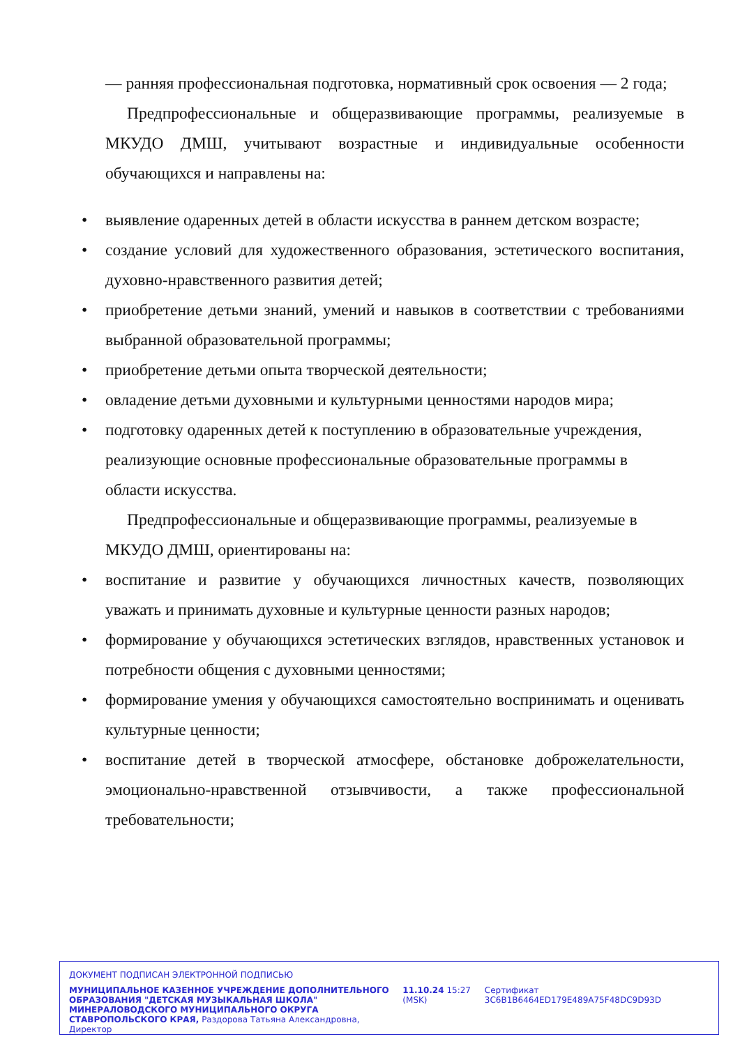— ранняя профессиональная подготовка, нормативный срок освоения — 2 года;
Предпрофессиональные и общеразвивающие программы, реализуемые в МКУДО ДМШ, учитывают возрастные и индивидуальные особенности обучающихся и направлены на:
• выявление одаренных детей в области искусства в раннем детском возрасте;
• создание условий для художественного образования, эстетического воспитания, духовно-нравственного развития детей;
• приобретение детьми знаний, умений и навыков в соответствии с требованиями выбранной образовательной программы;
• приобретение детьми опыта творческой деятельности;
• овладение детьми духовными и культурными ценностями народов мира;
• подготовку одаренных детей к поступлению в образовательные учреждения, реализующие основные профессиональные образовательные программы в области искусства.
Предпрофессиональные и общеразвивающие программы, реализуемые в МКУДО ДМШ, ориентированы на:
• воспитание и развитие у обучающихся личностных качеств, позволяющих уважать и принимать духовные и культурные ценности разных народов;
• формирование у обучающихся эстетических взглядов, нравственных установок и потребности общения с духовными ценностями;
• формирование умения у обучающихся самостоятельно воспринимать и оценивать культурные ценности;
• воспитание детей в творческой атмосфере, обстановке доброжелательности, эмоционально-нравственной отзывчивости, а также профессиональной требовательности;
ДОКУМЕНТ ПОДПИСАН ЭЛЕКТРОННОЙ ПОДПИСЬЮ
МУНИЦИПАЛЬНОЕ КАЗЕННОЕ УЧРЕЖДЕНИЕ ДОПОЛНИТЕЛЬНОГО ОБРАЗОВАНИЯ "ДЕТСКАЯ МУЗЫКАЛЬНАЯ ШКОЛА" МИНЕРАЛОВОДСКОГО МУНИЦИПАЛЬНОГО ОКРУГА СТАВРОПОЛЬСКОГО КРАЯ, Раздорова Татьяна Александровна, Директор
11.10.24 15:27 (MSK)
Сертификат 3C6B1B6464ED179E489A75F48DC9D93D